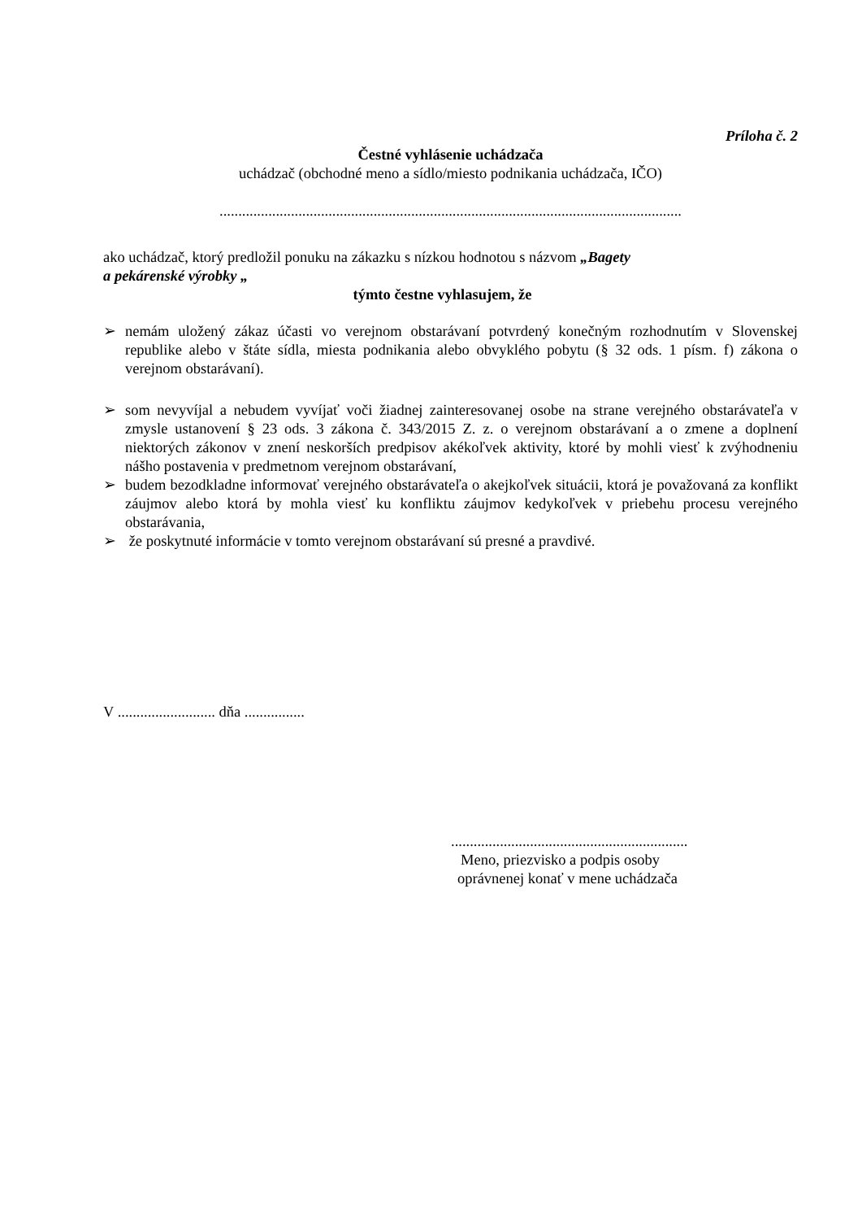Príloha č. 2
Čestné vyhlásenie uchádzača
uchádzač (obchodné meno a sídlo/miesto podnikania uchádzača, IČO)
...........................................................................................................................
ako uchádzač, ktorý predložil ponuku na zákazku s nízkou hodnotou s názvom „Bagety
a pekárenské výrobky „
týmto čestne vyhlasujem, že
➢ nemám uložený zákaz účasti vo verejnom obstarávaní potvrdený konečným rozhodnutím v Slovenskej republike alebo v štáte sídla, miesta podnikania alebo obvyklého pobytu (§ 32 ods. 1 písm. f) zákona o verejnom obstarávaní).
➢ som nevyvíjal a nebudem vyvíjať voči žiadnej zainteresovanej osobe na strane verejného obstarávateľa v zmysle ustanovení § 23 ods. 3 zákona č. 343/2015 Z. z. o verejnom obstarávaní a o zmene a doplnení niektorých zákonov v znení neskorších predpisov akékoľvek aktivity, ktoré by mohli viesť k zvýhodneniu nášho postavenia v predmetnom verejnom obstarávaní,
➢ budem bezodkladne informovať verejného obstarávateľa o akejkoľvek situácii, ktorá je považovaná za konflikt záujmov alebo ktorá by mohla viesť ku konfliktu záujmov kedykoľvek v priebehu procesu verejného obstarávania,
➢ že poskytnuté informácie v tomto verejnom obstarávaní sú presné a pravdivé.
V .......................... dňa ................
...............................................................
Meno, priezvisko a podpis osoby
oprávnenej konať v mene uchádzača